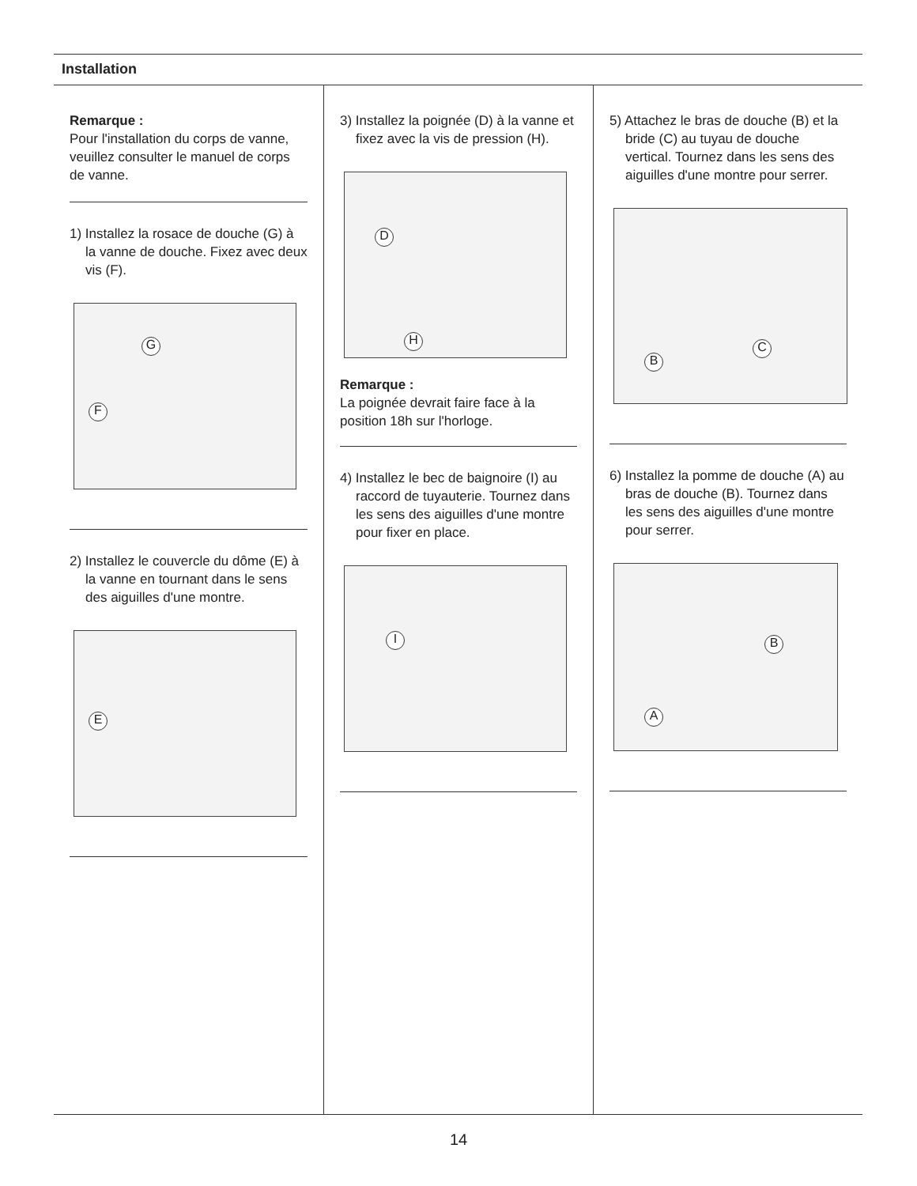Installation
Remarque :
Pour l'installation du corps de vanne, veuillez consulter le manuel de corps de vanne.
1) Installez la rosace de douche (G) à la vanne de douche. Fixez avec deux vis (F).
G
F
2) Installez le couvercle du dôme (E) à la vanne en tournant dans le sens des aiguilles d'une montre.
E
3) Installez la poignée (D) à la vanne et fixez avec la vis de pression (H).
D
H
Remarque :
La poignée devrait faire face à la position 18h sur l'horloge.
4) Installez le bec de baignoire (I) au raccord de tuyauterie. Tournez dans les sens des aiguilles d'une montre pour fixer en place.
I
5) Attachez le bras de douche (B) et la bride (C) au tuyau de douche vertical. Tournez dans les sens des aiguilles d'une montre pour serrer.
B
C
6) Installez la pomme de douche (A) au bras de douche (B). Tournez dans les sens des aiguilles d'une montre pour serrer.
A
B
14